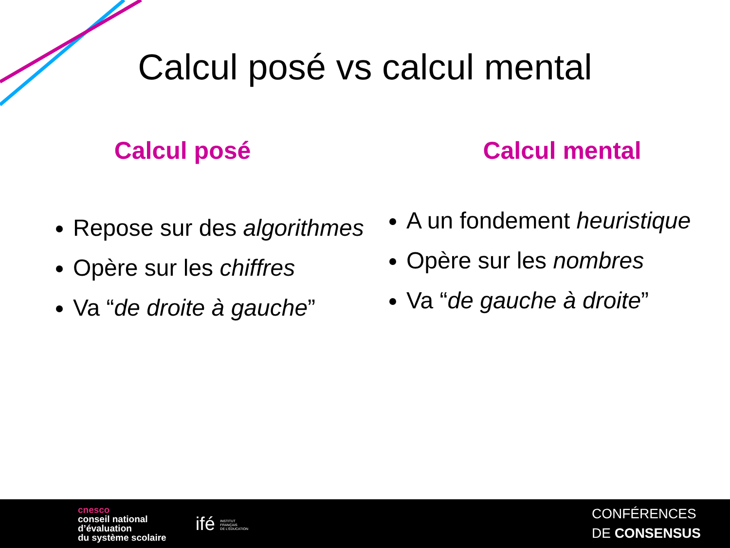Calcul posé vs calcul mental
Calcul posé
Repose sur des algorithmes
Opère sur les chiffres
Va “de droite à gauche”
Calcul mental
A un fondement heuristique
Opère sur les nombres
Va “de gauche à droite”
cnesco
conseil national
d’évaluation
du système scolaire
ifé INSTITUT
FRANÇAIS
DE L'ÉDUCATION
CONFÉRENCES
DE CONSENSUS